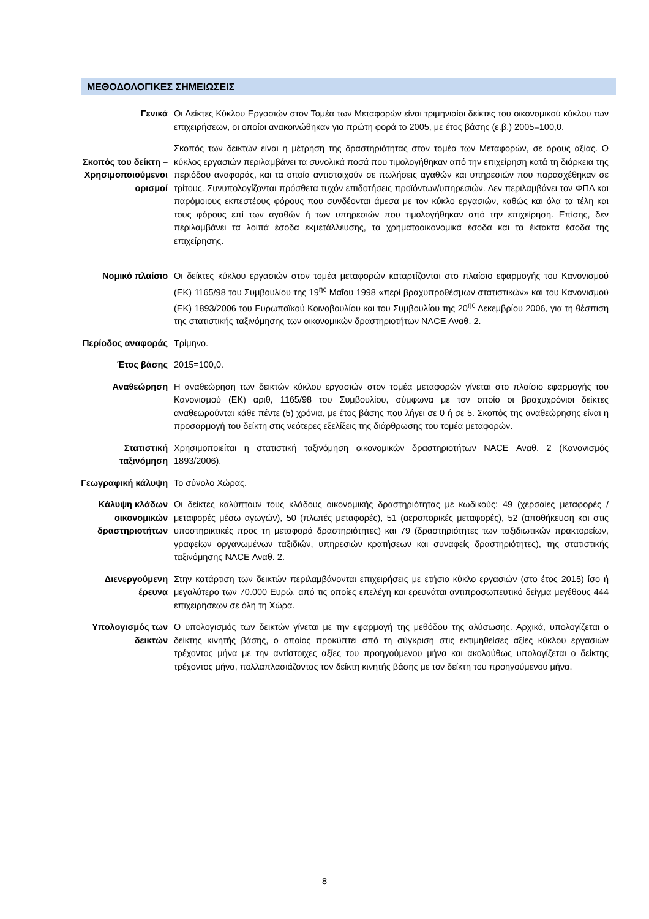ΜΕΘΟΔΟΛΟΓΙΚΕΣ ΣΗΜΕΙΩΣΕΙΣ
Γενικά Οι Δείκτες Κύκλου Εργασιών στον Τομέα των Μεταφορών είναι τριμηνιαίοι δείκτες του οικονομικού κύκλου των επιχειρήσεων, οι οποίοι ανακοινώθηκαν για πρώτη φορά το 2005, με έτος βάσης (ε.β.) 2005=100,0.
Σκοπός του δείκτη – Χρησιμοποιούμενοι ορισμοί
Σκοπός των δεικτών είναι η μέτρηση της δραστηριότητας στον τομέα των Μεταφορών, σε όρους αξίας. Ο κύκλος εργασιών περιλαμβάνει τα συνολικά ποσά που τιμολογήθηκαν από την επιχείρηση κατά τη διάρκεια της περιόδου αναφοράς, και τα οποία αντιστοιχούν σε πωλήσεις αγαθών και υπηρεσιών που παρασχέθηκαν σε τρίτους. Συνυπολογίζονται πρόσθετα τυχόν επιδοτήσεις προϊόντων/υπηρεσιών. Δεν περιλαμβάνει τον ΦΠΑ και παρόμοιους εκπεστέους φόρους που συνδέονται άμεσα με τον κύκλο εργασιών, καθώς και όλα τα τέλη και τους φόρους επί των αγαθών ή των υπηρεσιών που τιμολογήθηκαν από την επιχείρηση. Επίσης, δεν περιλαμβάνει τα λοιπά έσοδα εκμετάλλευσης, τα χρηματοοικονομικά έσοδα και τα έκτακτα έσοδα της επιχείρησης.
Νομικό πλαίσιο Οι δείκτες κύκλου εργασιών στον τομέα μεταφορών καταρτίζονται στο πλαίσιο εφαρμογής του Κανονισμού (ΕΚ) 1165/98 του Συμβουλίου της 19<sup>ης</sup> Μαΐου 1998 «περί βραχυπροθέσμων στατιστικών» και του Κανονισμού (ΕΚ) 1893/2006 του Ευρωπαϊκού Κοινοβουλίου και του Συμβουλίου της 20<sup>ης</sup> Δεκεμβρίου 2006, για τη θέσπιση της στατιστικής ταξινόμησης των οικονομικών δραστηριοτήτων NACE Αναθ. 2.
Περίοδος αναφοράς
Τρίμηνο.
Έτος βάσης 2015=100,0.
Αναθεώρηση Η αναθεώρηση των δεικτών κύκλου εργασιών στον τομέα μεταφορών γίνεται στο πλαίσιο εφαρμογής του Κανονισμού (ΕΚ) αριθ, 1165/98 του Συμβουλίου, σύμφωνα με τον οποίο οι βραχυχρόνιοι δείκτες αναθεωρούνται κάθε πέντε (5) χρόνια, με έτος βάσης που λήγει σε 0 ή σε 5. Σκοπός της αναθεώρησης είναι η προσαρμογή του δείκτη στις νεότερες εξελίξεις της διάρθρωσης του τομέα μεταφορών.
Στατιστική ταξινόμηση
Χρησιμοποιείται η στατιστική ταξινόμηση οικονομικών δραστηριοτήτων NACE Αναθ. 2 (Κανονισμός 1893/2006).
Γεωγραφική κάλυψη
Το σύνολο Χώρας.
Κάλυψη κλάδων οικονομικών δραστηριοτήτων
Οι δείκτες καλύπτουν τους κλάδους οικονομικής δραστηριότητας με κωδικούς: 49 (χερσαίες μεταφορές / μεταφορές μέσω αγωγών), 50 (πλωτές μεταφορές), 51 (αεροπορικές μεταφορές), 52 (αποθήκευση και στις υποστηρικτικές προς τη μεταφορά δραστηριότητες) και 79 (δραστηριότητες των ταξιδιωτικών πρακτορείων, γραφείων οργανωμένων ταξιδιών, υπηρεσιών κρατήσεων και συναφείς δραστηριότητες), της στατιστικής ταξινόμησης NACE Αναθ. 2.
Διενεργούμενη έρευνα
Στην κατάρτιση των δεικτών περιλαμβάνονται επιχειρήσεις με ετήσιο κύκλο εργασιών (στο έτος 2015) ίσο ή μεγαλύτερο των 70.000 Ευρώ, από τις οποίες επελέγη και ερευνάται αντιπροσωπευτικό δείγμα μεγέθους 444 επιχειρήσεων σε όλη τη Χώρα.
Υπολογισμός των δεικτών
Ο υπολογισμός των δεικτών γίνεται με την εφαρμογή της μεθόδου της αλύσωσης. Αρχικά, υπολογίζεται ο δείκτης κινητής βάσης, ο οποίος προκύπτει από τη σύγκριση στις εκτιμηθείσες αξίες κύκλου εργασιών τρέχοντος μήνα με την αντίστοιχες αξίες του προηγούμενου μήνα και ακολούθως υπολογίζεται ο δείκτης τρέχοντος μήνα, πολλαπλασιάζοντας τον δείκτη κινητής βάσης με τον δείκτη του προηγούμενου μήνα.
8